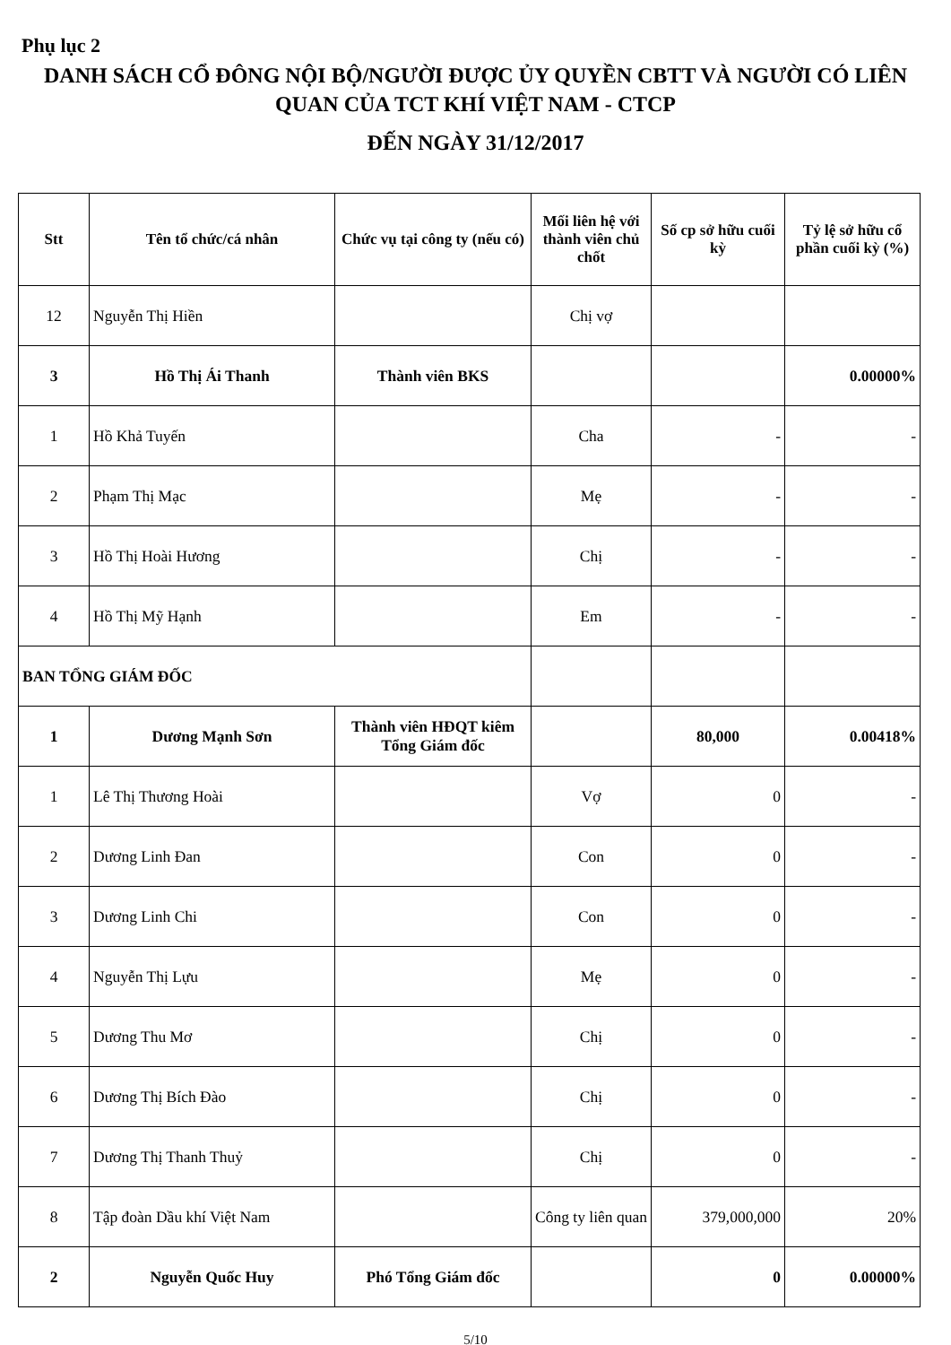Phụ lục 2
DANH SÁCH CỔ ĐÔNG NỘI BỘ/NGƯỜI ĐƯỢC ỦY QUYỀN CBTT VÀ NGƯỜI CÓ LIÊN QUAN CỦA TCT KHÍ VIỆT NAM - CTCP
ĐẾN NGÀY 31/12/2017
| Stt | Tên tổ chức/cá nhân | Chức vụ tại công ty (nếu có) | Mối liên hệ với thành viên chủ chốt | Số cp sở hữu cuối kỳ | Tỷ lệ sở hữu cổ phần cuối kỳ (%) |
| --- | --- | --- | --- | --- | --- |
| 12 | Nguyễn Thị Hiền | | Chị vợ | | |
| 3 | Hồ Thị Ái Thanh | Thành viên BKS | | | 0.00000% |
| 1 | Hồ Khả Tuyến | | Cha | - | - |
| 2 | Phạm Thị Mạc | | Mẹ | - | - |
| 3 | Hồ Thị Hoài Hương | | Chị | - | - |
| 4 | Hồ Thị Mỹ Hạnh | | Em | - | - |
| BAN TỔNG GIÁM ĐỐC | | | | | |
| 1 | Dương Mạnh Sơn | Thành viên HĐQT kiêm Tổng Giám đốc | | 80,000 | 0.00418% |
| 1 | Lê Thị Thương Hoài | | Vợ | 0 | - |
| 2 | Dương Linh Đan | | Con | 0 | - |
| 3 | Dương Linh Chi | | Con | 0 | - |
| 4 | Nguyễn Thị Lựu | | Mẹ | 0 | - |
| 5 | Dương Thu Mơ | | Chị | 0 | - |
| 6 | Dương Thị Bích Đào | | Chị | 0 | - |
| 7 | Dương Thị Thanh Thuỷ | | Chị | 0 | - |
| 8 | Tập đoàn Dầu khí Việt Nam | | Công ty liên quan | 379,000,000 | 20% |
| 2 | Nguyễn Quốc Huy | Phó Tổng Giám đốc | | 0 | 0.00000% |
5/10